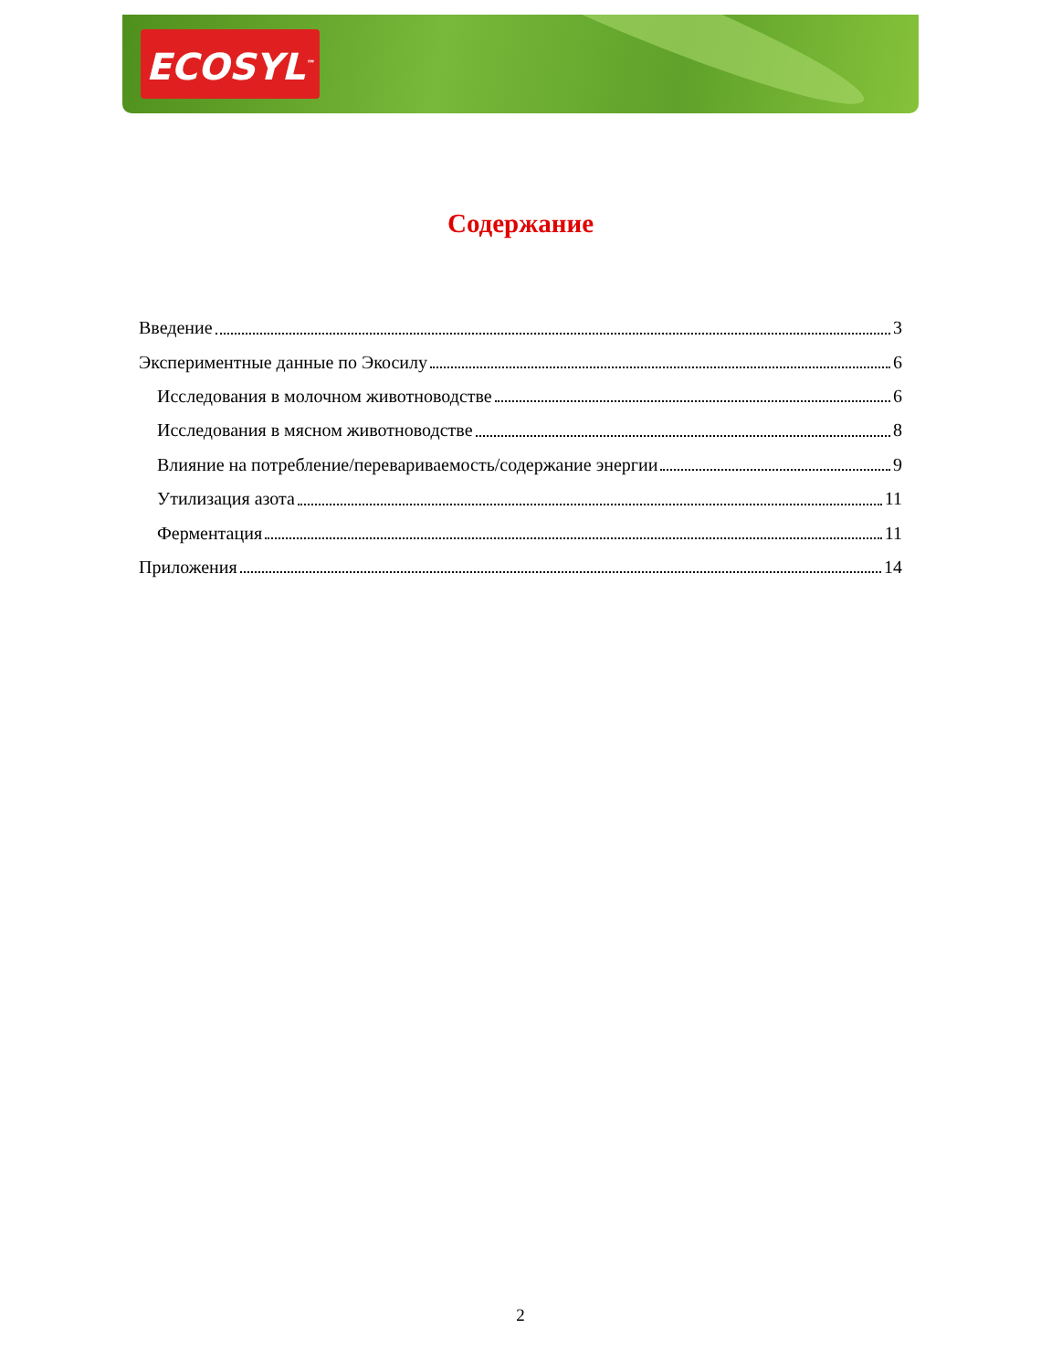ECOSYL<sup>™</sup>
Содержание
Введение 3
Экспериментные данные по Экосилу 6
Исследования в молочном животноводстве 6
Исследования в мясном животноводстве 8
Влияние на потребление/перевариваемость/содержание энергии 9
Утилизация азота 11
Ферментация 11
Приложения 14
2